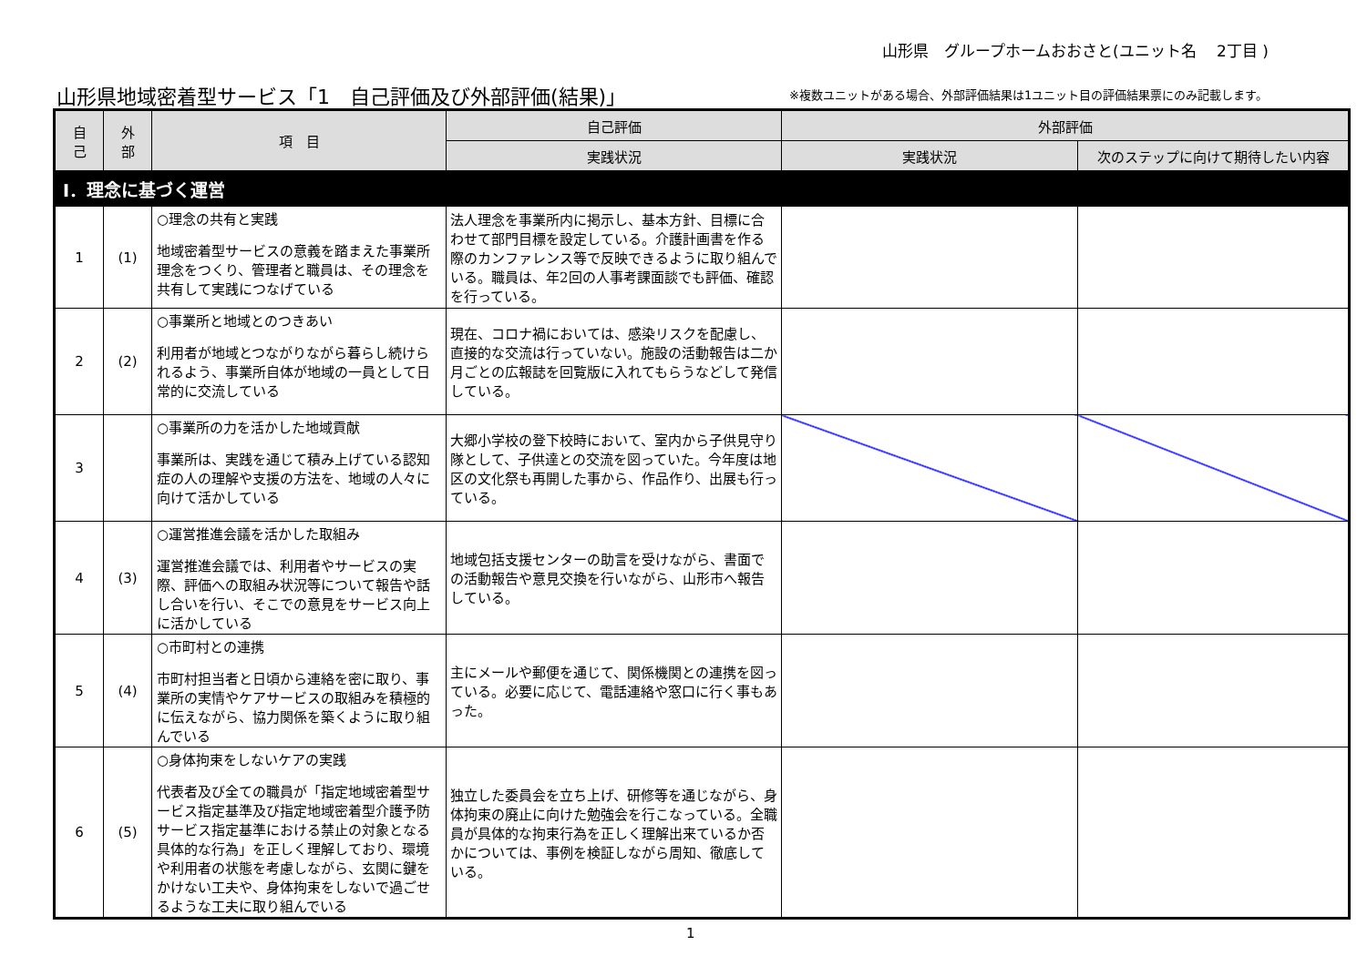山形県　グループホームおおさと(ユニット名　 2丁目 )
山形県地域密着型サービス「1　自己評価及び外部評価(結果)」
※複数ユニットがある場合、外部評価結果は1ユニット目の評価結果票にのみ記載します。
| 自 己 | 外 部 | 項 目 | 自己評価 | 外部評価 | |
| --- | --- | --- | --- | --- | --- |
| | | | 実践状況 | 実践状況 | 次のステップに向けて期待したい内容 |
| Ⅰ．理念に基づく運営 | | | | | |
| 1 | (1) | ○理念の共有と実践 地域密着型サービスの意義を踏まえた事業所理念をつくり、管理者と職員は、その理念を共有して実践につなげている | 法人理念を事業所内に掲示し、基本方針、目標に合わせて部門目標を設定している。介護計画書を作る際のカンファレンス等で反映できるように取り組んでいる。職員は、年2回の人事考課面談でも評価、確認を行っている。 | | |
| 2 | (2) | ○事業所と地域とのつきあい 利用者が地域とつながりながら暮らし続けられるよう、事業所自体が地域の一員として日常的に交流している | 現在、コロナ禍においては、感染リスクを配慮し、直接的な交流は行っていない。施設の活動報告は二か月ごとの広報誌を回覧版に入れてもらうなどして発信している。 | | |
| 3 | | ○事業所の力を活かした地域貢献 事業所は、実践を通じて積み上げている認知症の人の理解や支援の方法を、地域の人々に向けて活かしている | 大郷小学校の登下校時において、室内から子供見守り隊として、子供達との交流を図っていた。今年度は地区の文化祭も再開した事から、作品作り、出展も行っている。 | | |
| 4 | (3) | ○運営推進会議を活かした取組み 運営推進会議では、利用者やサービスの実際、評価への取組み状況等について報告や話し合いを行い、そこでの意見をサービス向上に活かしている | 地域包括支援センターの助言を受けながら、書面での活動報告や意見交換を行いながら、山形市へ報告している。 | | |
| 5 | (4) | ○市町村との連携 市町村担当者と日頃から連絡を密に取り、事業所の実情やケアサービスの取組みを積極的に伝えながら、協力関係を築くように取り組んでいる | 主にメールや郵便を通じて、関係機関との連携を図っている。必要に応じて、電話連絡や窓口に行く事もあった。 | | |
| 6 | (5) | ○身体拘束をしないケアの実践 代表者及び全ての職員が「指定地域密着型サービス指定基準及び指定地域密着型介護予防サービス指定基準における禁止の対象となる具体的な行為」を正しく理解しており、環境や利用者の状態を考慮しながら、玄関に鍵をかけない工夫や、身体拘束をしないで過ごせるような工夫に取り組んでいる | 独立した委員会を立ち上げ、研修等を通じながら、身体拘束の廃止に向けた勉強会を行こなっている。全職員が具体的な拘束行為を正しく理解出来ているか否かについては、事例を検証しながら周知、徹底している。 | | |
1